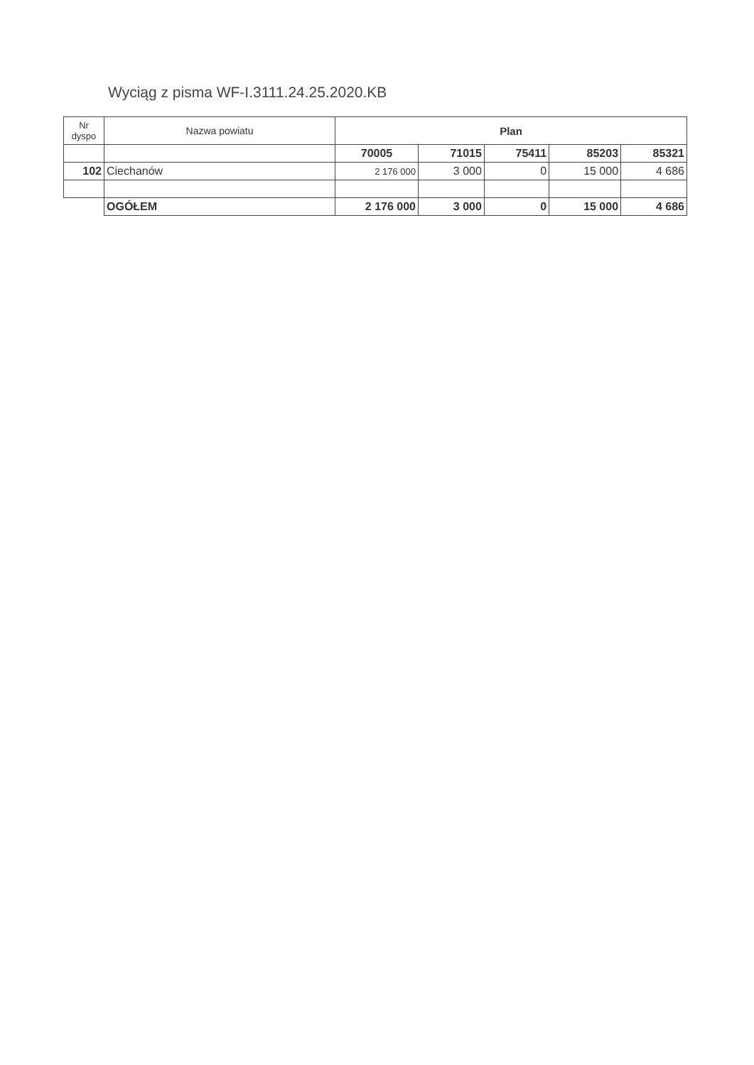Wyciąg z pisma WF-I.3111.24.25.2020.KB
| Nr dyspo | Nazwa powiatu | Plan | | | | |
| --- | --- | --- | --- | --- | --- | --- |
| | | 70005 | 71015 | 75411 | 85203 | 85321 |
| 102 | Ciechanów | 2 176 000 | 3 000 | 0 | 15 000 | 4 686 |
| | OGÓŁEM | 2 176 000 | 3 000 | 0 | 15 000 | 4 686 |